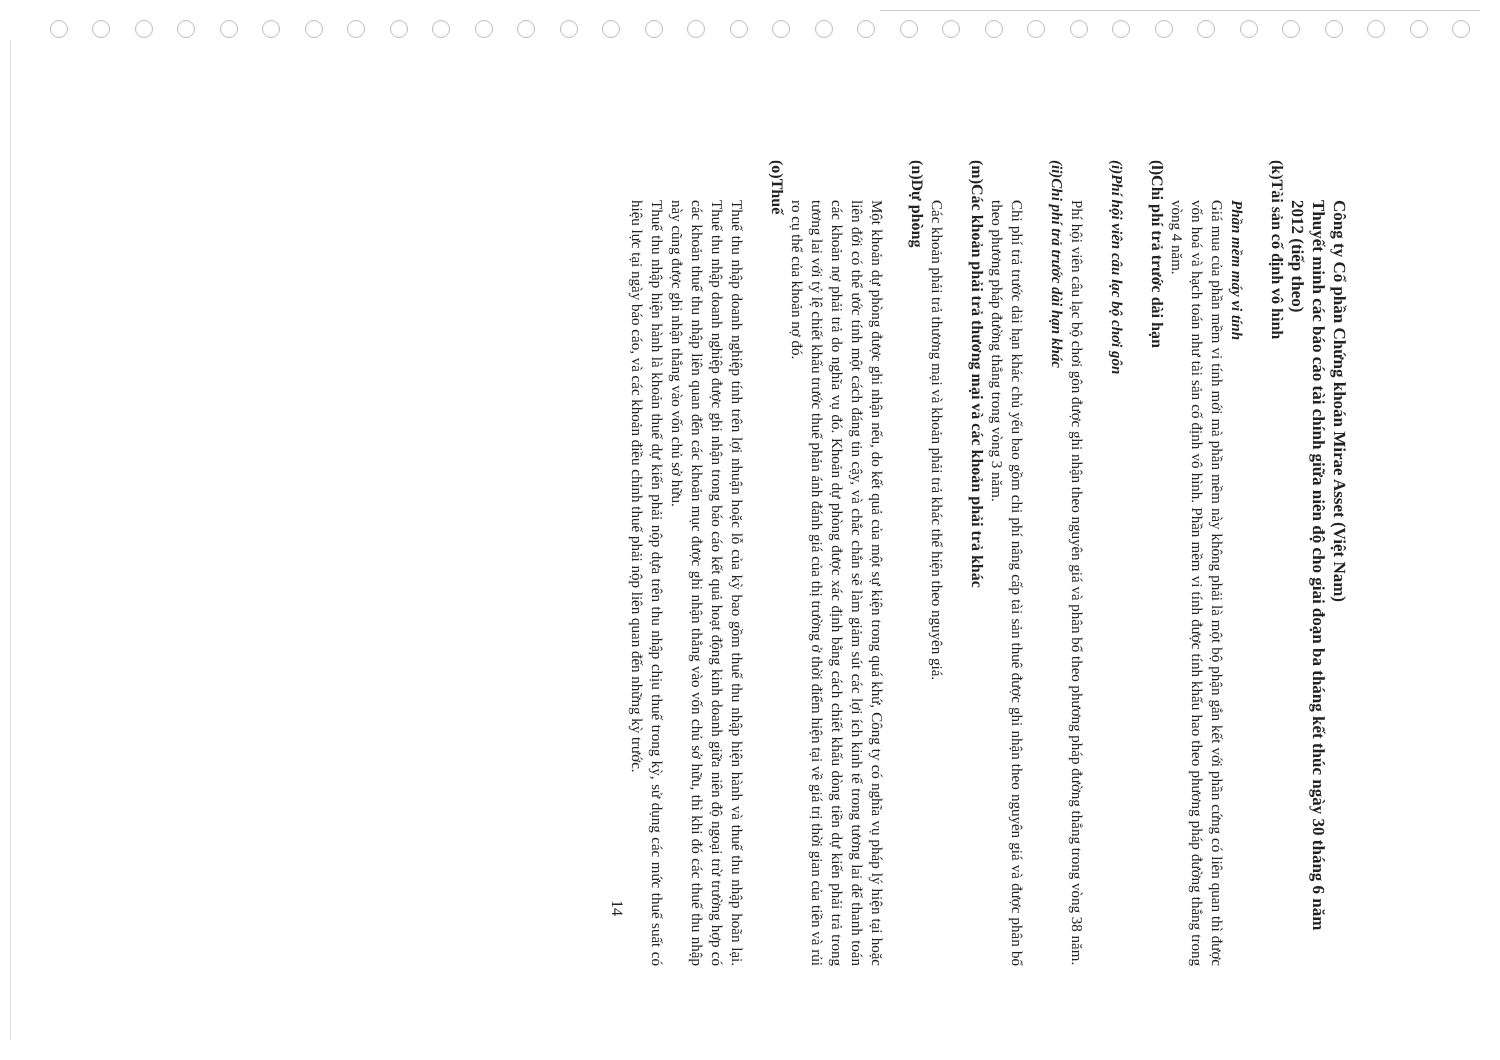Công ty Cổ phần Chứng khoán Mirae Asset (Việt Nam)
Thuyết minh các báo cáo tài chính giữa niên độ cho giai đoạn ba tháng kết thúc ngày 30 tháng 6 năm 2012 (tiếp theo)
(k) Tài sản cố định vô hình
Phần mềm máy vi tính
Giá mua của phần mềm vi tính mới mà phần mềm này không phải là một bộ phận gắn kết với phần cứng có liên quan thì được vốn hoá và hạch toán như tài sản cố định vô hình. Phần mềm vi tính được tính khấu hao theo phương pháp đường thẳng trong vòng 4 năm.
(l) Chi phí trả trước dài hạn
(i) Phí hội viên câu lạc bộ chơi gôn
Phí hội viên câu lạc bộ chơi gôn được ghi nhận theo nguyên giá và phân bổ theo phương pháp đường thẳng trong vòng 38 năm.
(ii) Chi phí trả trước dài hạn khác
Chi phí trả trước dài hạn khác chủ yếu bao gồm chi phí nâng cấp tài sản thuê được ghi nhận theo nguyên giá và được phân bổ theo phương pháp đường thẳng trong vòng 3 năm.
(m) Các khoản phải trả thương mại và các khoản phải trả khác
Các khoản phải trả thương mại và khoản phải trả khác thể hiện theo nguyên giá.
(n) Dự phòng
Một khoản dự phòng được ghi nhận nếu, do kết quả của một sự kiện trong quá khứ, Công ty có nghĩa vụ pháp lý hiện tại hoặc liên đới có thể ước tính một cách đáng tin cậy, và chắc chắn sẽ làm giảm sút các lợi ích kinh tế trong tương lai để thanh toán các khoản nợ phải trả do nghĩa vụ đó. Khoản dự phòng được xác định bằng cách chiết khấu dòng tiền dự kiến phải trả trong tương lai với tỷ lệ chiết khấu trước thuế phản ánh đánh giá của thị trường ở thời điểm hiện tại về giá trị thời gian của tiền và rủi ro cụ thể của khoản nợ đó.
(o) Thuế
Thuế thu nhập doanh nghiệp tính trên lợi nhuận hoặc lỗ của kỳ bao gồm thuế thu nhập hiện hành và thuế thu nhập hoãn lại. Thuế thu nhập doanh nghiệp được ghi nhận trong báo cáo kết quả hoạt động kinh doanh giữa niên độ ngoại trừ trường hợp có các khoản thuế thu nhập liên quan đến các khoản mục được ghi nhận thẳng vào vốn chủ sở hữu, thì khi đó các thuế thu nhập này cũng được ghi nhận thẳng vào vốn chủ sở hữu.
Thuế thu nhập hiện hành là khoản thuế dự kiến phải nộp dựa trên thu nhập chịu thuế trong kỳ, sử dụng các mức thuế suất có hiệu lực tại ngày báo cáo, và các khoản điều chỉnh thuế phải nộp liên quan đến những kỳ trước.
14